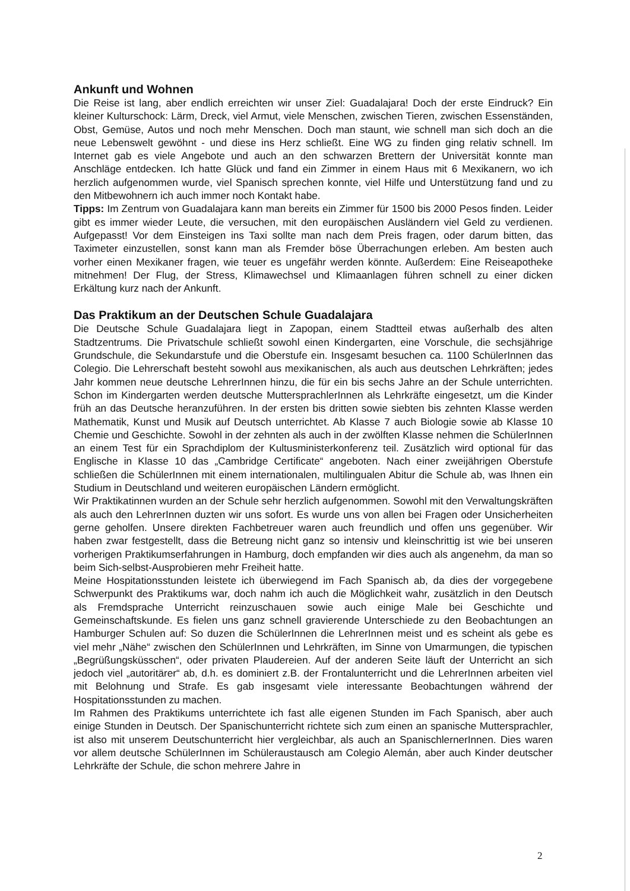Ankunft und Wohnen
Die Reise ist lang, aber endlich erreichten wir unser Ziel: Guadalajara! Doch der erste Eindruck? Ein kleiner Kulturschock: Lärm, Dreck, viel Armut, viele Menschen, zwischen Tieren, zwischen Essenständen, Obst, Gemüse, Autos und noch mehr Menschen. Doch man staunt, wie schnell man sich doch an die neue Lebenswelt gewöhnt - und diese ins Herz schließt. Eine WG zu finden ging relativ schnell. Im Internet gab es viele Angebote und auch an den schwarzen Brettern der Universität konnte man Anschläge entdecken. Ich hatte Glück und fand ein Zimmer in einem Haus mit 6 Mexikanern, wo ich herzlich aufgenommen wurde, viel Spanisch sprechen konnte, viel Hilfe und Unterstützung fand und zu den Mitbewohnern ich auch immer noch Kontakt habe.
Tipps: Im Zentrum von Guadalajara kann man bereits ein Zimmer für 1500 bis 2000 Pesos finden. Leider gibt es immer wieder Leute, die versuchen, mit den europäischen Ausländern viel Geld zu verdienen. Aufgepasst! Vor dem Einsteigen ins Taxi sollte man nach dem Preis fragen, oder darum bitten, das Taximeter einzustellen, sonst kann man als Fremder böse Überrachungen erleben. Am besten auch vorher einen Mexikaner fragen, wie teuer es ungefähr werden könnte. Außerdem: Eine Reiseapotheke mitnehmen! Der Flug, der Stress, Klimawechsel und Klimaanlagen führen schnell zu einer dicken Erkältung kurz nach der Ankunft.
Das Praktikum an der Deutschen Schule Guadalajara
Die Deutsche Schule Guadalajara liegt in Zapopan, einem Stadtteil etwas außerhalb des alten Stadtzentrums. Die Privatschule schließt sowohl einen Kindergarten, eine Vorschule, die sechsjährige Grundschule, die Sekundarstufe und die Oberstufe ein. Insgesamt besuchen ca. 1100 SchülerInnen das Colegio. Die Lehrerschaft besteht sowohl aus mexikanischen, als auch aus deutschen Lehrkräften; jedes Jahr kommen neue deutsche LehrerInnen hinzu, die für ein bis sechs Jahre an der Schule unterrichten. Schon im Kindergarten werden deutsche MuttersprachlerInnen als Lehrkräfte eingesetzt, um die Kinder früh an das Deutsche heranzuführen. In der ersten bis dritten sowie siebten bis zehnten Klasse werden Mathematik, Kunst und Musik auf Deutsch unterrichtet. Ab Klasse 7 auch Biologie sowie ab Klasse 10 Chemie und Geschichte. Sowohl in der zehnten als auch in der zwölften Klasse nehmen die SchülerInnen an einem Test für ein Sprachdiplom der Kultusministerkonferenz teil. Zusätzlich wird optional für das Englische in Klasse 10 das „Cambridge Certificate“ angeboten. Nach einer zweijährigen Oberstufe schließen die SchülerInnen mit einem internationalen, multilingualen Abitur die Schule ab, was Ihnen ein Studium in Deutschland und weiteren europäischen Ländern ermöglicht.
Wir Praktikatinnen wurden an der Schule sehr herzlich aufgenommen. Sowohl mit den Verwaltungskräften als auch den LehrerInnen duzten wir uns sofort. Es wurde uns von allen bei Fragen oder Unsicherheiten gerne geholfen. Unsere direkten Fachbetreuer waren auch freundlich und offen uns gegenüber. Wir haben zwar festgestellt, dass die Betreung nicht ganz so intensiv und kleinschrittig ist wie bei unseren vorherigen Praktikumserfahrungen in Hamburg, doch empfanden wir dies auch als angenehm, da man so beim Sich-selbst-Ausprobieren mehr Freiheit hatte.
Meine Hospitationsstunden leistete ich überwiegend im Fach Spanisch ab, da dies der vorgegebene Schwerpunkt des Praktikums war, doch nahm ich auch die Möglichkeit wahr, zusätzlich in den Deutsch als Fremdsprache Unterricht reinzuschauen sowie auch einige Male bei Geschichte und Gemeinschaftskunde. Es fielen uns ganz schnell gravierende Unterschiede zu den Beobachtungen an Hamburger Schulen auf: So duzen die SchülerInnen die LehrerInnen meist und es scheint als gebe es viel mehr „Nähe“ zwischen den SchülerInnen und Lehrkräften, im Sinne von Umarmungen, die typischen „Begrüßungsküsschen“, oder privaten Plaudereien. Auf der anderen Seite läuft der Unterricht an sich jedoch viel „autoritärer“ ab, d.h. es dominiert z.B. der Frontalunterricht und die LehrerInnen arbeiten viel mit Belohnung und Strafe. Es gab insgesamt viele interessante Beobachtungen während der Hospitationsstunden zu machen.
Im Rahmen des Praktikums unterrichtete ich fast alle eigenen Stunden im Fach Spanisch, aber auch einige Stunden in Deutsch. Der Spanischunterricht richtete sich zum einen an spanische Muttersprachler, ist also mit unserem Deutschunterricht hier vergleichbar, als auch an SpanischlernerInnen. Dies waren vor allem deutsche SchülerInnen im Schüleraustausch am Colegio Alemán, aber auch Kinder deutscher Lehrkräfte der Schule, die schon mehrere Jahre in
2